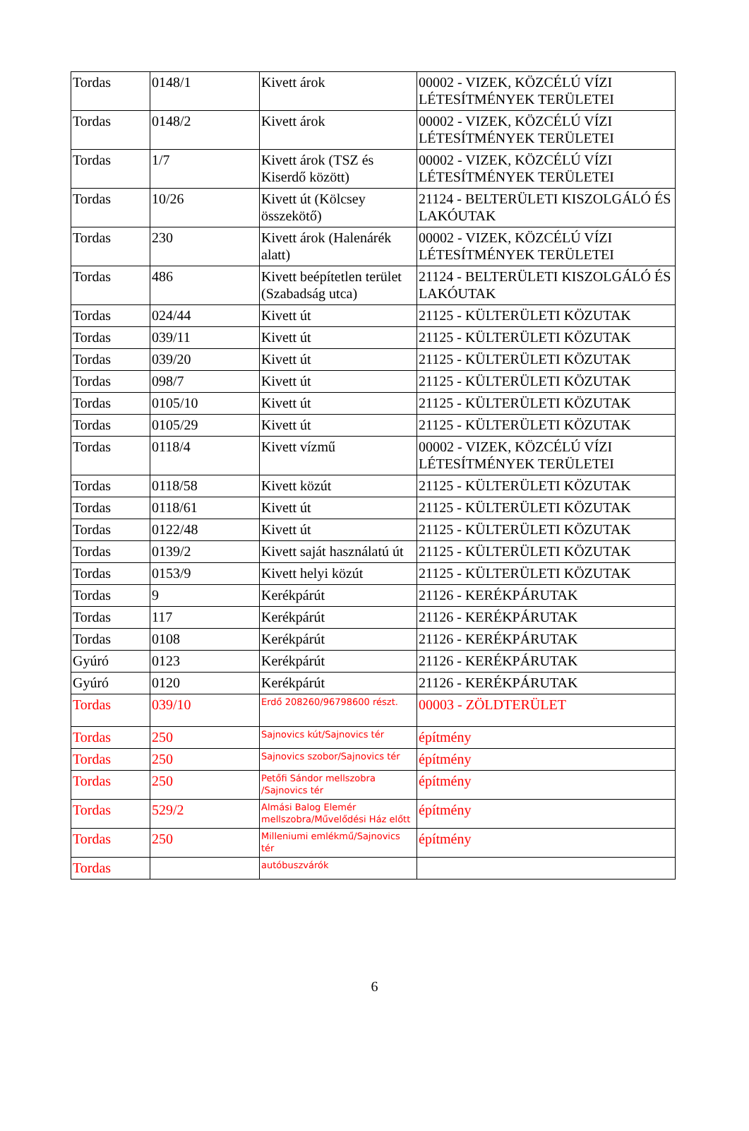| Tordas | 0148/1 | Kivett árok | 00002 - VIZEK, KÖZCÉLÚ VÍZI LÉTESÍTMÉNYEK TERÜLETEI |
| Tordas | 0148/2 | Kivett árok | 00002 - VIZEK, KÖZCÉLÚ VÍZI LÉTESÍTMÉNYEK TERÜLETEI |
| Tordas | 1/7 | Kivett árok (TSZ és Kiserdő között) | 00002 - VIZEK, KÖZCÉLÚ VÍZI LÉTESÍTMÉNYEK TERÜLETEI |
| Tordas | 10/26 | Kivett út (Kölcsey összekötő) | 21124 - BELTERÜLETI KISZOLGÁLÓ ÉS LAKÓUTAK |
| Tordas | 230 | Kivett árok (Halenárék alatt) | 00002 - VIZEK, KÖZCÉLÚ VÍZI LÉTESÍTMÉNYEK TERÜLETEI |
| Tordas | 486 | Kivett beépítetlen terület (Szabadság utca) | 21124 - BELTERÜLETI KISZOLGÁLÓ ÉS LAKÓUTAK |
| Tordas | 024/44 | Kivett út | 21125 - KÜLTERÜLETI KÖZUTAK |
| Tordas | 039/11 | Kivett út | 21125 - KÜLTERÜLETI KÖZUTAK |
| Tordas | 039/20 | Kivett út | 21125 - KÜLTERÜLETI KÖZUTAK |
| Tordas | 098/7 | Kivett út | 21125 - KÜLTERÜLETI KÖZUTAK |
| Tordas | 0105/10 | Kivett út | 21125 - KÜLTERÜLETI KÖZUTAK |
| Tordas | 0105/29 | Kivett út | 21125 - KÜLTERÜLETI KÖZUTAK |
| Tordas | 0118/4 | Kivett vízmű | 00002 - VIZEK, KÖZCÉLÚ VÍZI LÉTESÍTMÉNYEK TERÜLETEI |
| Tordas | 0118/58 | Kivett közút | 21125 - KÜLTERÜLETI KÖZUTAK |
| Tordas | 0118/61 | Kivett út | 21125 - KÜLTERÜLETI KÖZUTAK |
| Tordas | 0122/48 | Kivett út | 21125 - KÜLTERÜLETI KÖZUTAK |
| Tordas | 0139/2 | Kivett saját használatú út | 21125 - KÜLTERÜLETI KÖZUTAK |
| Tordas | 0153/9 | Kivett helyi közút | 21125 - KÜLTERÜLETI KÖZUTAK |
| Tordas | 9 | Kerékpárút | 21126 - KERÉKPÁRUTAK |
| Tordas | 117 | Kerékpárút | 21126 - KERÉKPÁRUTAK |
| Tordas | 0108 | Kerékpárút | 21126 - KERÉKPÁRUTAK |
| Gyúró | 0123 | Kerékpárút | 21126 - KERÉKPÁRUTAK |
| Gyúró | 0120 | Kerékpárút | 21126 - KERÉKPÁRUTAK |
| Tordas | 039/10 | Erdő 208260/96798600 részt. | 00003 - ZÖLDTERÜLET |
| Tordas | 250 | Sajnovics kút/Sajnovics tér | építmény |
| Tordas | 250 | Sajnovics szobor/Sajnovics tér | építmény |
| Tordas | 250 | Petőfi Sándor mellszobra /Sajnovics tér | építmény |
| Tordas | 529/2 | Almási Balog Elemér mellszobra/Művelődési Ház előtt | építmény |
| Tordas | 250 | Milleniumi emlékmű/Sajnovics tér | építmény |
| Tordas | | autóbuszvárók | |
6